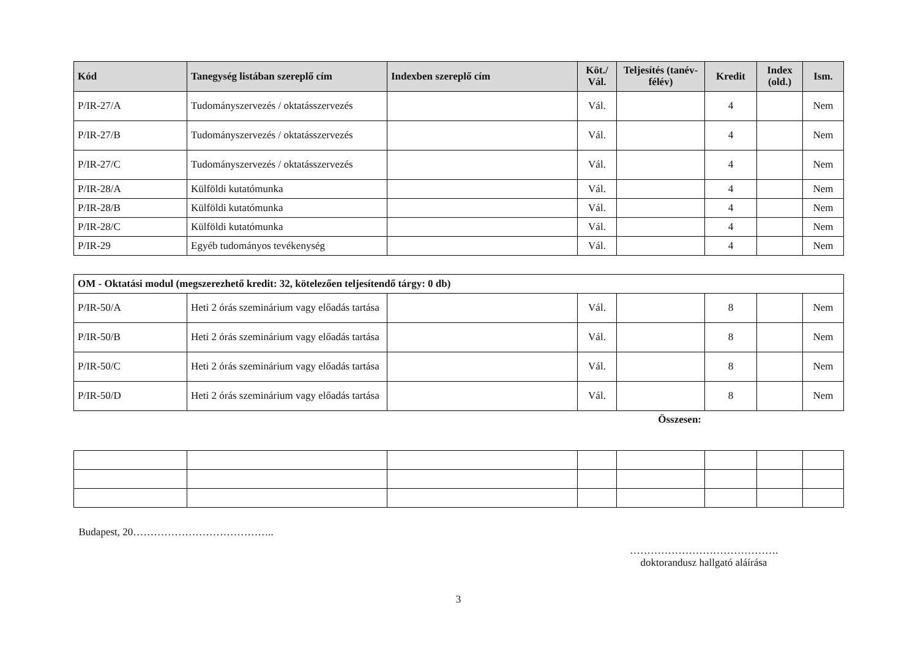| Kód | Tanegység listában szereplő cím | Indexben szereplő cím | Köt./ Vál. | Teljesítés (tanév-félév) | Kredit | Index (old.) | Ism. |
| --- | --- | --- | --- | --- | --- | --- | --- |
| P/IR-27/A | Tudományszervezés / oktatásszervezés | | Vál. | | 4 | | Nem |
| P/IR-27/B | Tudományszervezés / oktatásszervezés | | Vál. | | 4 | | Nem |
| P/IR-27/C | Tudományszervezés / oktatásszervezés | | Vál. | | 4 | | Nem |
| P/IR-28/A | Külföldi kutatómunka | | Vál. | | 4 | | Nem |
| P/IR-28/B | Külföldi kutatómunka | | Vál. | | 4 | | Nem |
| P/IR-28/C | Külföldi kutatómunka | | Vál. | | 4 | | Nem |
| P/IR-29 | Egyéb tudományos tevékenység | | Vál. | | 4 | | Nem |
| OM - Oktatási modul (megszerezhető kredit: 32, kötelezően teljesítendő tárgy: 0 db) | | | | | | | |
| P/IR-50/A | Heti 2 órás szeminárium vagy előadás tartása | | Vál. | | 8 | | Nem |
| P/IR-50/B | Heti 2 órás szeminárium vagy előadás tartása | | Vál. | | 8 | | Nem |
| P/IR-50/C | Heti 2 órás szeminárium vagy előadás tartása | | Vál. | | 8 | | Nem |
| P/IR-50/D | Heti 2 órás szeminárium vagy előadás tartása | | Vál. | | 8 | | Nem |
Összesen:
Budapest, 20…………………………………..
…………………………………….
doktorandusz hallgató aláírása
3